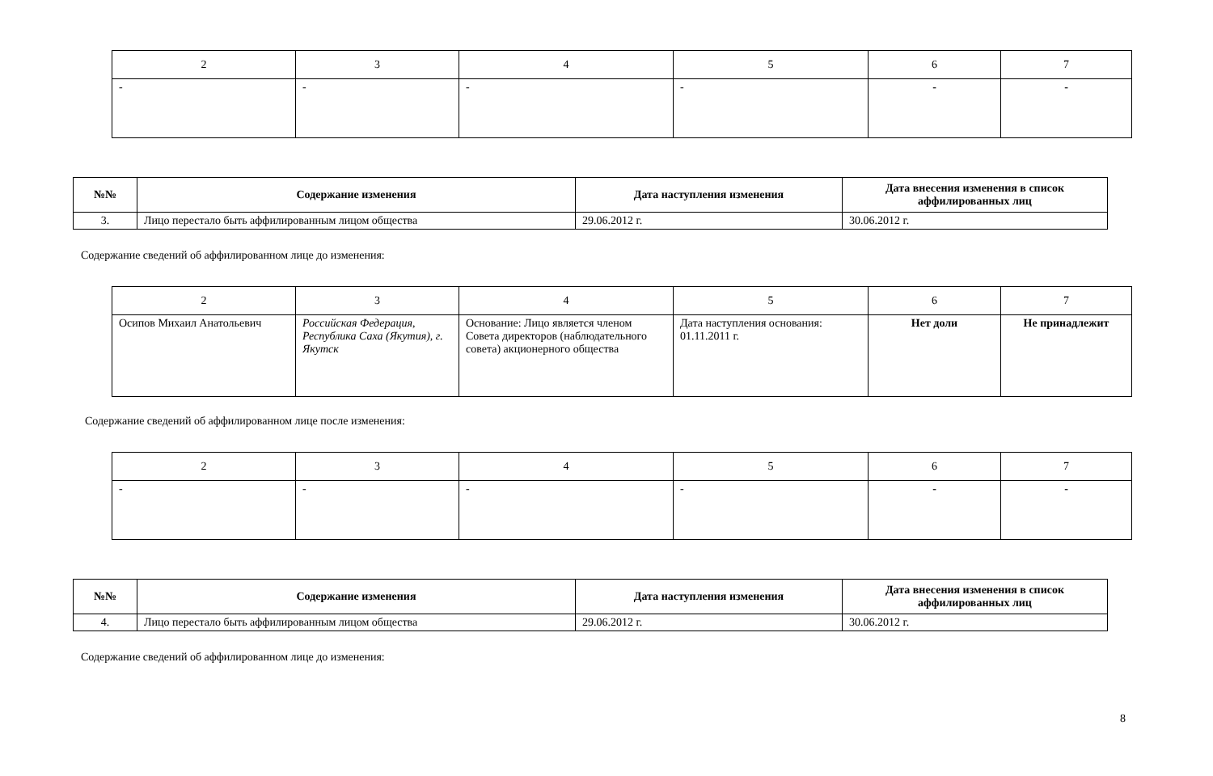| 2 | 3 | 4 | 5 | 6 | 7 |
| - | - | - | - | - | - |
| №№ | Содержание изменения | Дата наступления изменения | Дата внесения изменения в список аффилированных лиц |
| --- | --- | --- | --- |
| 3. | Лицо перестало быть аффилированным лицом общества | 29.06.2012 г. | 30.06.2012 г. |
Содержание сведений об аффилированном лице до изменения:
| 2 | 3 | 4 | 5 | 6 | 7 |
| Осипов Михаил Анатольевич | Российская Федерация, Республика Саха (Якутия), г. Якутск | Основание: Лицо является членом Совета директоров (наблюдательного совета) акционерного общества | Дата наступления основания: 01.11.2011 г. | Нет доли | Не принадлежит |
Содержание сведений об аффилированном лице после изменения:
| 2 | 3 | 4 | 5 | 6 | 7 |
| - | - | - | - | - | - |
| №№ | Содержание изменения | Дата наступления изменения | Дата внесения изменения в список аффилированных лиц |
| --- | --- | --- | --- |
| 4. | Лицо перестало быть аффилированным лицом общества | 29.06.2012 г. | 30.06.2012 г. |
Содержание сведений об аффилированном лице до изменения:
8